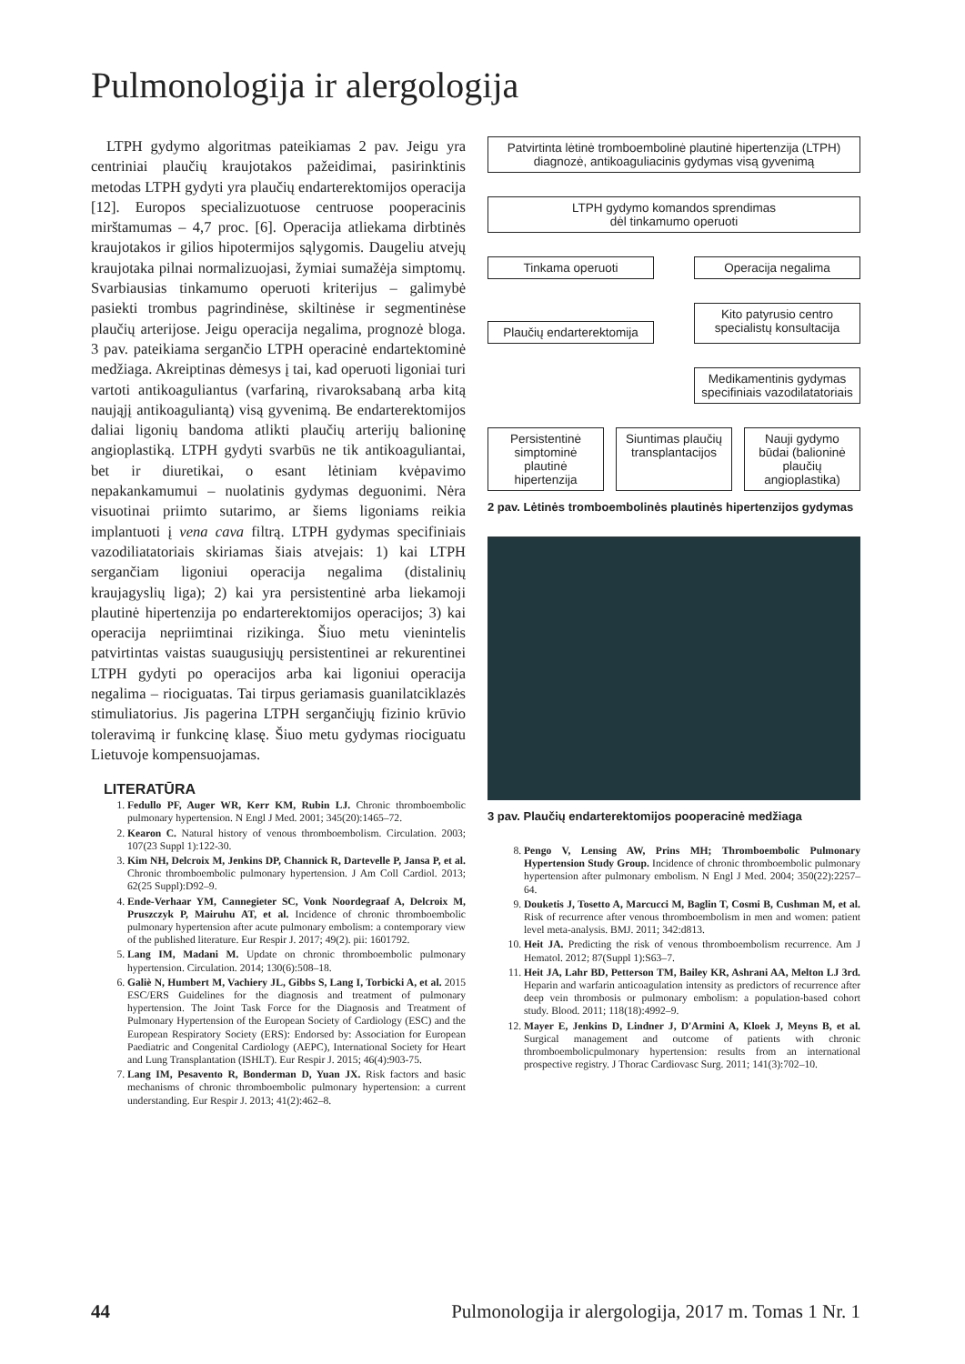Pulmonologija ir alergologija
LTPH gydymo algoritmas pateikiamas 2 pav. Jeigu yra centriniai plaučių kraujotakos pažeidimai, pasirinktinis metodas LTPH gydyti yra plaučių endarterektomijos operacija [12]. Europos specializuotuose centruose pooperacinis mirštamumas – 4,7 proc. [6]. Operacija atliekama dirbtinės kraujotakos ir gilios hipotermijos sąlygomis. Daugeliu atvejų kraujotaka pilnai normalizuojasi, žymiai sumažėja simptomų. Svarbiausias tinkamumo operuoti kriterijus – galimybė pasiekti trombus pagrindinėse, skiltinėse ir segmentinėse plaučių arterijose. Jeigu operacija negalima, prognozė bloga. 3 pav. pateikiama sergančio LTPH operacinė endartektominė medžiaga. Akreiptinas dėmesys į tai, kad operuoti ligoniai turi vartoti antikoaguliantus (varfariną, rivaroksabaną arba kitą naująjį antikoaguliantą) visą gyvenimą. Be endarterektomijos daliai ligonių bandoma atlikti plaučių arterijų balioninę angioplastiką. LTPH gydyti svarbūs ne tik antikoaguliantai, bet ir diuretikai, o esant lėtiniam kvėpavimo nepakankamumui – nuolatinis gydymas deguonimi. Nėra visuotinai priimto sutarimo, ar šiems ligoniams reikia implantuoti į vena cava filtrą. LTPH gydymas specifiniais vazodiliatatoriais skiriamas šiais atvejais: 1) kai LTPH sergančiam ligoniui operacija negalima (distalinių kraujagyslių liga); 2) kai yra persistentinė arba liekamoji plautinė hipertenzija po endarterektomijos operacijos; 3) kai operacija nepriimtinai rizikinga. Šiuo metu vienintelis patvirtintas vaistas suaugusiųjų persistentinei ar rekurentinei LTPH gydyti po operacijos arba kai ligoniui operacija negalima – riociguatas. Tai tirpus geriamasis guanilatciklazės stimuliatorius. Jis pagerina LTPH sergančiųjų fizinio krūvio toleravimą ir funkcinę klasę. Šiuo metu gydymas riociguatu Lietuvoje kompensuojamas.
LITERATŪRA
1. Fedullo PF, Auger WR, Kerr KM, Rubin LJ. Chronic thromboembolic pulmonary hypertension. N Engl J Med. 2001; 345(20):1465–72.
2. Kearon C. Natural history of venous thromboembolism. Circulation. 2003; 107(23 Suppl 1):122-30.
3. Kim NH, Delcroix M, Jenkins DP, Channick R, Dartevelle P, Jansa P, et al. Chronic thromboembolic pulmonary hypertension. J Am Coll Cardiol. 2013; 62(25 Suppl):D92–9.
4. Ende-Verhaar YM, Cannegieter SC, Vonk Noordegraaf A, Delcroix M, Pruszczyk P, Mairuhu AT, et al. Incidence of chronic thromboembolic pulmonary hypertension after acute pulmonary embolism: a contemporary view of the published literature. Eur Respir J. 2017; 49(2). pii: 1601792.
5. Lang IM, Madani M. Update on chronic thromboembolic pulmonary hypertension. Circulation. 2014; 130(6):508–18.
6. Galiè N, Humbert M, Vachiery JL, Gibbs S, Lang I, Torbicki A, et al. 2015 ESC/ERS Guidelines for the diagnosis and treatment of pulmonary hypertension. The Joint Task Force for the Diagnosis and Treatment of Pulmonary Hypertension of the European Society of Cardiology (ESC) and the European Respiratory Society (ERS): Endorsed by: Association for European Paediatric and Congenital Cardiology (AEPC), International Society for Heart and Lung Transplantation (ISHLT). Eur Respir J. 2015; 46(4):903-75.
7. Lang IM, Pesavento R, Bonderman D, Yuan JX. Risk factors and basic mechanisms of chronic thromboembolic pulmonary hypertension: a current understanding. Eur Respir J. 2013; 41(2):462–8.
Patvirtinta lėtinė tromboembolinė plautinė hipertenzija (LTPH) diagnozė, antikoaguliacinis gydymas visą gyvenimą
LTPH gydymo komandos sprendimas
dėl tinkamumo operuoti
Tinkama operuoti Operacija negalima
Plaučių endarterektomija
Kito patyrusio centro specialistų konsultacija
Medikamentinis gydymas specifiniais vazodilatatoriais
Persistentinė simptominė plautinė hipertenzija
Siuntimas plaučių transplantacijos
Nauji gydymo būdai (balioninė plaučių angioplastika)
2 pav. Lėtinės tromboembolinės plautinės hipertenzijos gydymas
3 pav. Plaučių endarterektomijos pooperacinė medžiaga
8. Pengo V, Lensing AW, Prins MH; Thromboembolic Pulmonary Hypertension Study Group. Incidence of chronic thromboembolic pulmonary hypertension after pulmonary embolism. N Engl J Med. 2004; 350(22):2257–64.
9. Douketis J, Tosetto A, Marcucci M, Baglin T, Cosmi B, Cushman M, et al. Risk of recurrence after venous thromboembolism in men and women: patient level meta-analysis. BMJ. 2011; 342:d813.
10. Heit JA. Predicting the risk of venous thromboembolism recurrence. Am J Hematol. 2012; 87(Suppl 1):S63–7.
11. Heit JA, Lahr BD, Petterson TM, Bailey KR, Ashrani AA, Melton LJ 3rd. Heparin and warfarin anticoagulation intensity as predictors of recurrence after deep vein thrombosis or pulmonary embolism: a population-based cohort study. Blood. 2011; 118(18):4992–9.
12. Mayer E, Jenkins D, Lindner J, D'Armini A, Kloek J, Meyns B, et al. Surgical management and outcome of patients with chronic thromboembolicpulmonary hypertension: results from an international prospective registry. J Thorac Cardiovasc Surg. 2011; 141(3):702–10.
44 Pulmonologija ir alergologija, 2017 m. Tomas 1 Nr. 1